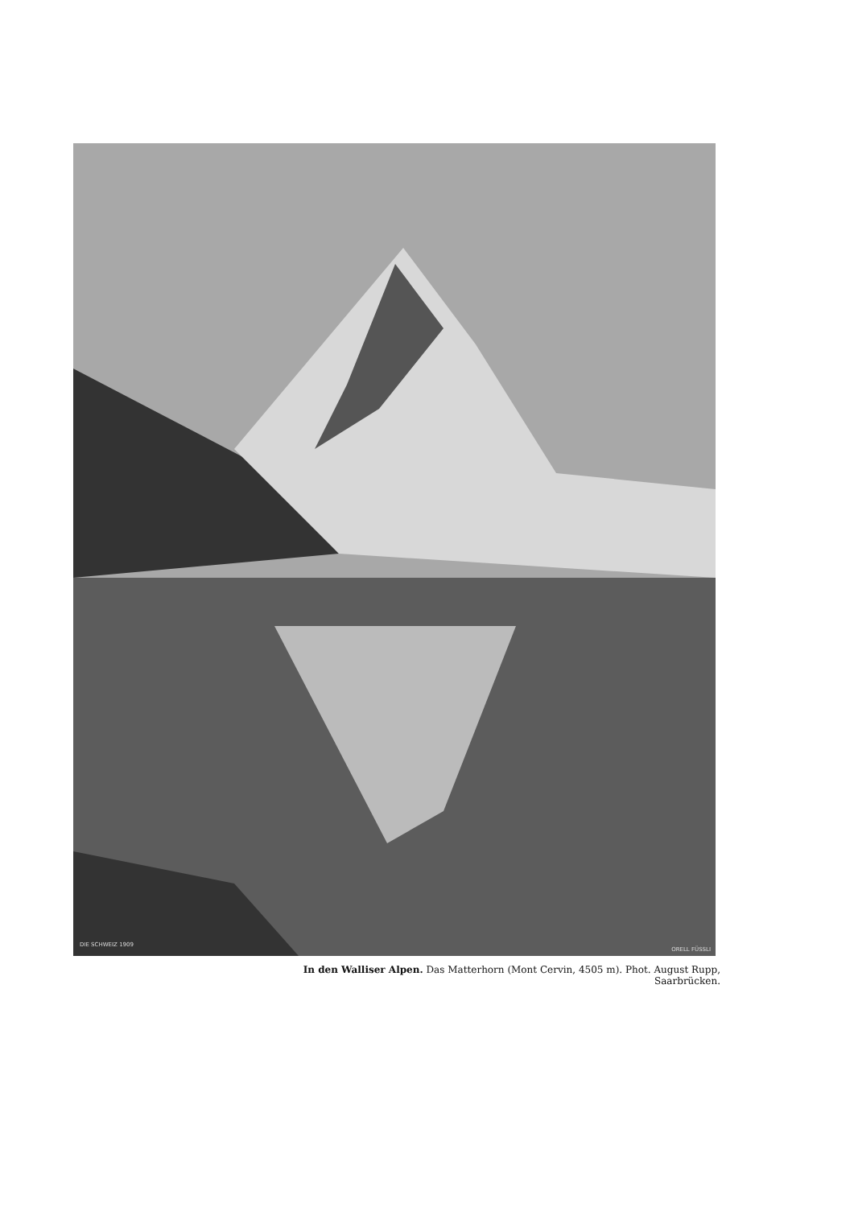DIE SCHWEIZ 1909
ORELL FÜSSLI
In den Walliser Alpen. Das Matterhorn (Mont Cervin, 4505 m). Phot. August Rupp, Saarbrücken.